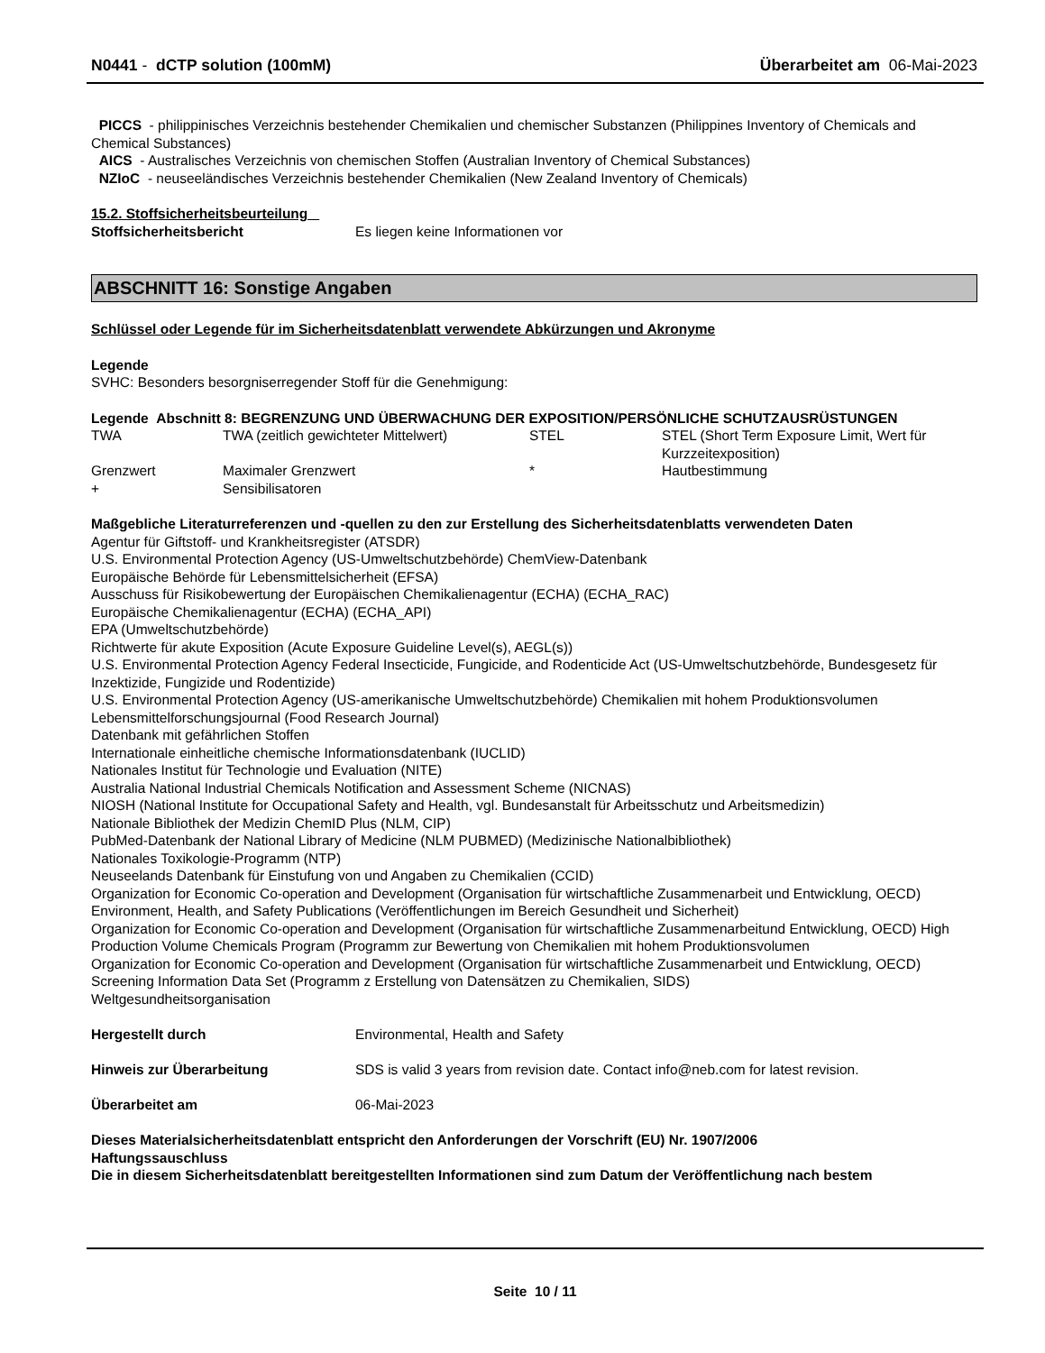N0441 - dCTP solution (100mM) Überarbeitet am 06-Mai-2023
PICCS - philippinisches Verzeichnis bestehender Chemikalien und chemischer Substanzen (Philippines Inventory of Chemicals and Chemical Substances)
AICS - Australisches Verzeichnis von chemischen Stoffen (Australian Inventory of Chemical Substances)
NZIoC - neuseeländisches Verzeichnis bestehender Chemikalien (New Zealand Inventory of Chemicals)
15.2. Stoffsicherheitsbeurteilung
| Stoffsicherheitsbericht | Es liegen keine Informationen vor |
ABSCHNITT 16: Sonstige Angaben
Schlüssel oder Legende für im Sicherheitsdatenblatt verwendete Abkürzungen und Akronyme
Legende
SVHC: Besonders besorgniserregender Stoff für die Genehmigung:
Legende Abschnitt 8: BEGRENZUNG UND ÜBERWACHUNG DER EXPOSITION/PERSÖNLICHE SCHUTZAUSRÜSTUNGEN
| TWA | TWA (zeitlich gewichteter Mittelwert) | STEL | STEL (Short Term Exposure Limit, Wert für Kurzzeitexposition) |
| Grenzwert | Maximaler Grenzwert | * | Hautbestimmung |
| + | Sensibilisatoren | | |
Maßgebliche Literaturreferenzen und -quellen zu den zur Erstellung des Sicherheitsdatenblatts verwendeten Daten
Agentur für Giftstoff- und Krankheitsregister (ATSDR)
U.S. Environmental Protection Agency (US-Umweltschutzbehörde) ChemView-Datenbank
Europäische Behörde für Lebensmittelsicherheit (EFSA)
Ausschuss für Risikobewertung der Europäischen Chemikalienagentur (ECHA) (ECHA_RAC)
Europäische Chemikalienagentur (ECHA) (ECHA_API)
EPA (Umweltschutzbehörde)
Richtwerte für akute Exposition (Acute Exposure Guideline Level(s), AEGL(s))
U.S. Environmental Protection Agency Federal Insecticide, Fungicide, and Rodenticide Act (US-Umweltschutzbehörde, Bundesgesetz für Inzektizide, Fungizide und Rodentizide)
U.S. Environmental Protection Agency (US-amerikanische Umweltschutzbehörde) Chemikalien mit hohem Produktionsvolumen
Lebensmittelforschungsjournal (Food Research Journal)
Datenbank mit gefährlichen Stoffen
Internationale einheitliche chemische Informationsdatenbank (IUCLID)
Nationales Institut für Technologie und Evaluation (NITE)
Australia National Industrial Chemicals Notification and Assessment Scheme (NICNAS)
NIOSH (National Institute for Occupational Safety and Health, vgl. Bundesanstalt für Arbeitsschutz und Arbeitsmedizin)
Nationale Bibliothek der Medizin ChemID Plus (NLM, CIP)
PubMed-Datenbank der National Library of Medicine (NLM PUBMED) (Medizinische Nationalbibliothek)
Nationales Toxikologie-Programm (NTP)
Neuseelands Datenbank für Einstufung von und Angaben zu Chemikalien (CCID)
Organization for Economic Co-operation and Development (Organisation für wirtschaftliche Zusammenarbeit und Entwicklung, OECD) Environment, Health, and Safety Publications (Veröffentlichungen im Bereich Gesundheit und Sicherheit)
Organization for Economic Co-operation and Development (Organisation für wirtschaftliche Zusammenarbeitund Entwicklung, OECD) High Production Volume Chemicals Program (Programm zur Bewertung von Chemikalien mit hohem Produktionsvolumen
Organization for Economic Co-operation and Development (Organisation für wirtschaftliche Zusammenarbeit und Entwicklung, OECD) Screening Information Data Set (Programm z Erstellung von Datensätzen zu Chemikalien, SIDS)
Weltgesundheitsorganisation
| Hergestellt durch | Environmental, Health and Safety |
| Hinweis zur Überarbeitung | SDS is valid 3 years from revision date. Contact info@neb.com for latest revision. |
| Überarbeitet am | 06-Mai-2023 |
Dieses Materialsicherheitsdatenblatt entspricht den Anforderungen der Vorschrift (EU) Nr. 1907/2006
Haftungssauschluss
Die in diesem Sicherheitsdatenblatt bereitgestellten Informationen sind zum Datum der Veröffentlichung nach bestem
Seite 10 / 11